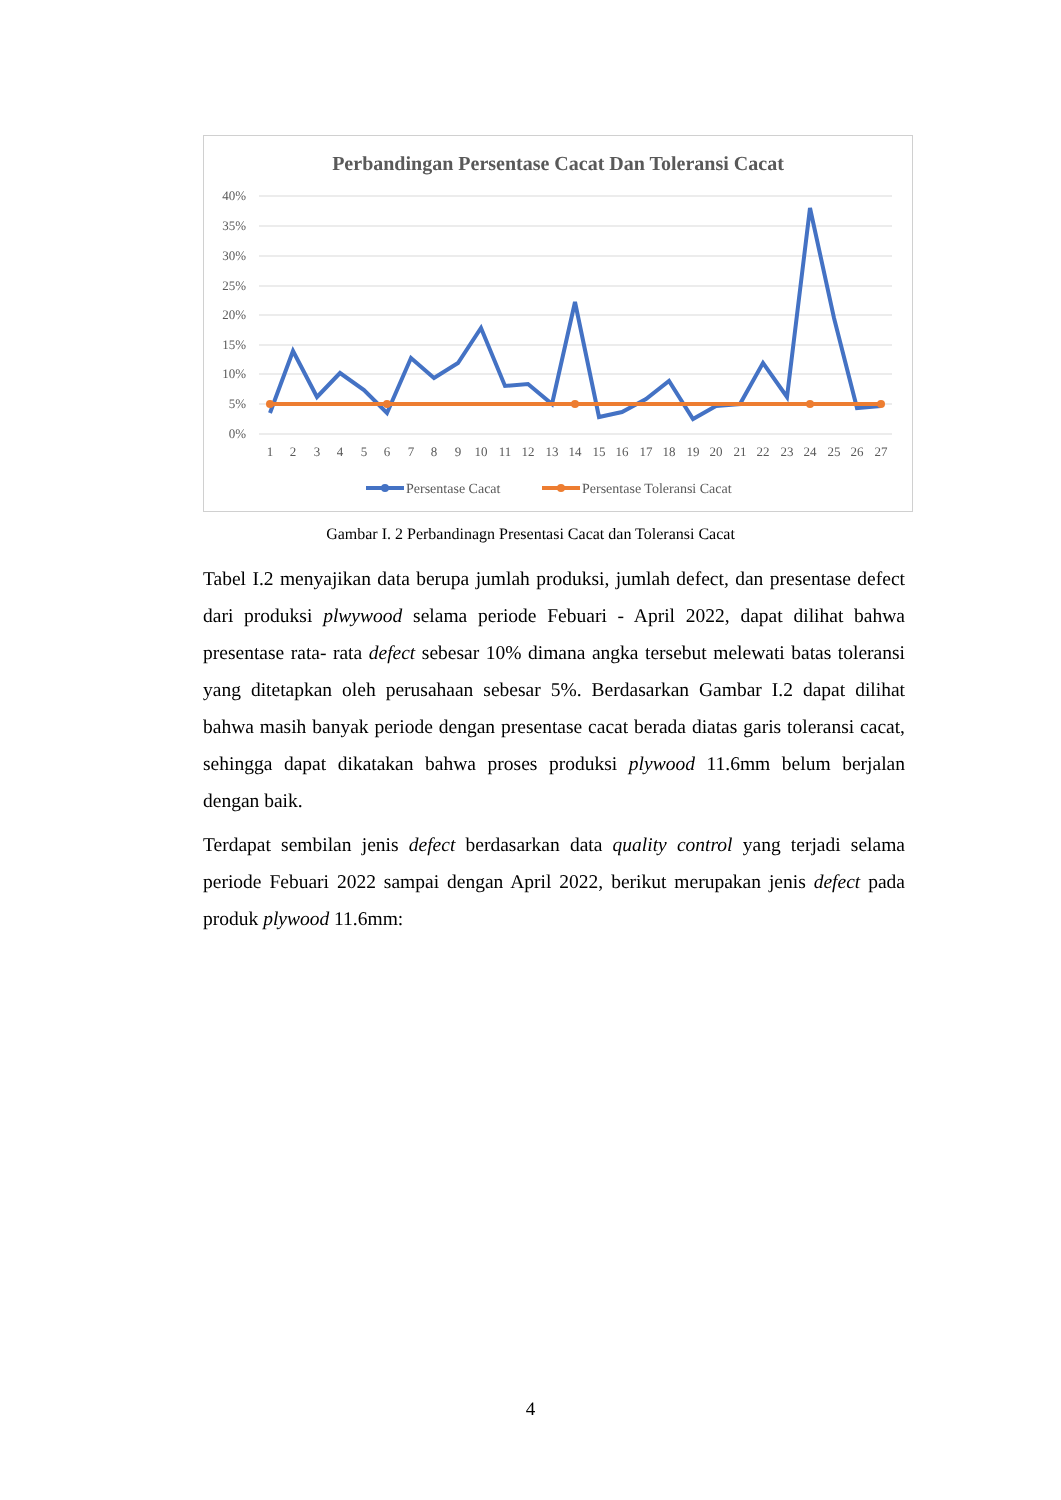Perbandingan Persentase Cacat Dan Toleransi Cacat
40%
35%
30%
25%
20%
15%
10%
5%
0%
1
2
3
4
5
6
7
8
9
10
11
12
13
14
15
16
17
18
19
20
21
22
23
24
25
26
27
Persentase Cacat
Persentase Toleransi Cacat
Gambar I. 2 Perbandinagn Presentasi Cacat dan Toleransi Cacat
Tabel I.2 menyajikan data berupa jumlah produksi, jumlah defect, dan presentase defect dari produksi plwywood selama periode Febuari - April 2022, dapat dilihat bahwa presentase rata- rata defect sebesar 10% dimana angka tersebut melewati batas toleransi yang ditetapkan oleh perusahaan sebesar 5%. Berdasarkan Gambar I.2 dapat dilihat bahwa masih banyak periode dengan presentase cacat berada diatas garis toleransi cacat, sehingga dapat dikatakan bahwa proses produksi plywood 11.6mm belum berjalan dengan baik.
Terdapat sembilan jenis defect berdasarkan data quality control yang terjadi selama periode Febuari 2022 sampai dengan April 2022, berikut merupakan jenis defect pada produk plywood 11.6mm:
4